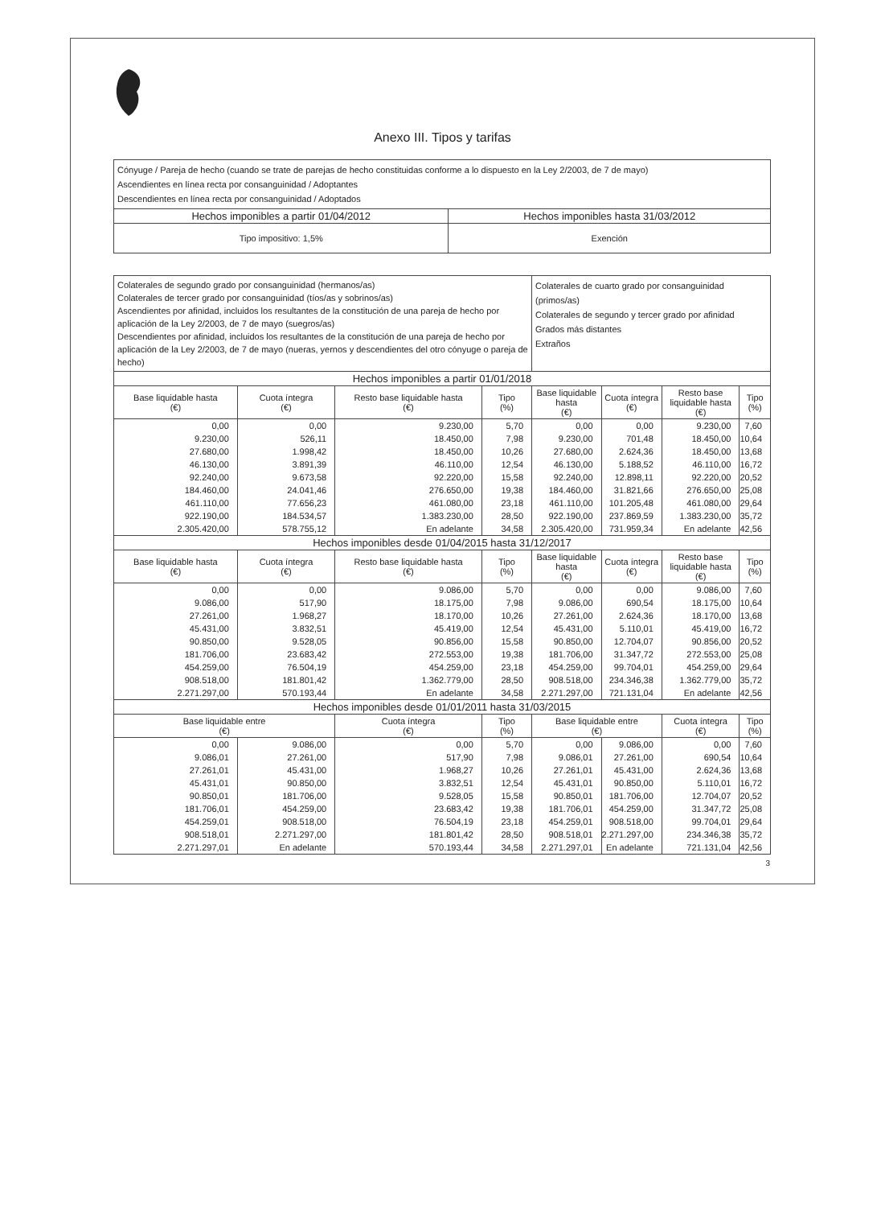Anexo III. Tipos y tarifas
| Cónyuge / Pareja de hecho (cuando se trate de parejas de hecho constituidas conforme a lo dispuesto en la Ley 2/2003, de 7 de mayo) Ascendientes en línea recta por consanguinidad / Adoptantes Descendientes en línea recta por consanguinidad / Adoptados | |
| Hechos imponibles a partir 01/04/2012 | Hechos imponibles hasta 31/03/2012 |
| Tipo impositivo: 1,5% | Exención |
| Colaterales de segundo grado por consanguinidad (hermanos/as) Colaterales de tercer grado por consanguinidad (tíos/as y sobrinos/as) Ascendientes por afinidad, incluidos los resultantes de la constitución de una pareja de hecho por aplicación de la Ley 2/2003, de 7 de mayo (suegros/as) Descendientes por afinidad, incluidos los resultantes de la constitución de una pareja de hecho por aplicación de la Ley 2/2003, de 7 de mayo (nueras, yernos y descendientes del otro cónyuge o pareja de hecho) | | | | Colaterales de cuarto grado por consanguinidad (primos/as) Colaterales de segundo y tercer grado por afinidad Grados más distantes Extraños | | | |
| Hechos imponibles a partir 01/01/2018 | | | | | | | |
| Base liquidable hasta (€) | Cuota íntegra (€) | Resto base liquidable hasta (€) | Tipo (%) | Base liquidable hasta (€) | Cuota íntegra (€) | Resto base liquidable hasta (€) | Tipo (%) |
| 0,00 | 0,00 | 9.230,00 | 5,70 | 0,00 | 0,00 | 9.230,00 | 7,60 |
| 9.230,00 | 526,11 | 18.450,00 | 7,98 | 9.230,00 | 701,48 | 18.450,00 | 10,64 |
| 27.680,00 | 1.998,42 | 18.450,00 | 10,26 | 27.680,00 | 2.624,36 | 18.450,00 | 13,68 |
| 46.130,00 | 3.891,39 | 46.110,00 | 12,54 | 46.130,00 | 5.188,52 | 46.110,00 | 16,72 |
| 92.240,00 | 9.673,58 | 92.220,00 | 15,58 | 92.240,00 | 12.898,11 | 92.220,00 | 20,52 |
| 184.460,00 | 24.041,46 | 276.650,00 | 19,38 | 184.460,00 | 31.821,66 | 276.650,00 | 25,08 |
| 461.110,00 | 77.656,23 | 461.080,00 | 23,18 | 461.110,00 | 101.205,48 | 461.080,00 | 29,64 |
| 922.190,00 | 184.534,57 | 1.383.230,00 | 28,50 | 922.190,00 | 237.869,59 | 1.383.230,00 | 35,72 |
| 2.305.420,00 | 578.755,12 | En adelante | 34,58 | 2.305.420,00 | 731.959,34 | En adelante | 42,56 |
| Hechos imponibles desde 01/04/2015 hasta 31/12/2017 | | | | | | | |
| Base liquidable hasta (€) | Cuota íntegra (€) | Resto base liquidable hasta (€) | Tipo (%) | Base liquidable hasta (€) | Cuota íntegra (€) | Resto base liquidable hasta (€) | Tipo (%) |
| 0,00 | 0,00 | 9.086,00 | 5,70 | 0,00 | 0,00 | 9.086,00 | 7,60 |
| 9.086,00 | 517,90 | 18.175,00 | 7,98 | 9.086,00 | 690,54 | 18.175,00 | 10,64 |
| 27.261,00 | 1.968,27 | 18.170,00 | 10,26 | 27.261,00 | 2.624,36 | 18.170,00 | 13,68 |
| 45.431,00 | 3.832,51 | 45.419,00 | 12,54 | 45.431,00 | 5.110,01 | 45.419,00 | 16,72 |
| 90.850,00 | 9.528,05 | 90.856,00 | 15,58 | 90.850,00 | 12.704,07 | 90.856,00 | 20,52 |
| 181.706,00 | 23.683,42 | 272.553,00 | 19,38 | 181.706,00 | 31.347,72 | 272.553,00 | 25,08 |
| 454.259,00 | 76.504,19 | 454.259,00 | 23,18 | 454.259,00 | 99.704,01 | 454.259,00 | 29,64 |
| 908.518,00 | 181.801,42 | 1.362.779,00 | 28,50 | 908.518,00 | 234.346,38 | 1.362.779,00 | 35,72 |
| 2.271.297,00 | 570.193,44 | En adelante | 34,58 | 2.271.297,00 | 721.131,04 | En adelante | 42,56 |
| Hechos imponibles desde 01/01/2011 hasta 31/03/2015 | | | | | | | |
| Base liquidable entre (€) | | Cuota íntegra (€) | Tipo (%) | Base liquidable entre (€) | | Cuota íntegra (€) | Tipo (%) |
| 0,00 | 9.086,00 | 0,00 | 5,70 | 0,00 | 9.086,00 | 0,00 | 7,60 |
| 9.086,01 | 27.261,00 | 517,90 | 7,98 | 9.086,01 | 27.261,00 | 690,54 | 10,64 |
| 27.261,01 | 45.431,00 | 1.968,27 | 10,26 | 27.261,01 | 45.431,00 | 2.624,36 | 13,68 |
| 45.431,01 | 90.850,00 | 3.832,51 | 12,54 | 45.431,01 | 90.850,00 | 5.110,01 | 16,72 |
| 90.850,01 | 181.706,00 | 9.528,05 | 15,58 | 90.850,01 | 181.706,00 | 12.704,07 | 20,52 |
| 181.706,01 | 454.259,00 | 23.683,42 | 19,38 | 181.706,01 | 454.259,00 | 31.347,72 | 25,08 |
| 454.259,01 | 908.518,00 | 76.504,19 | 23,18 | 454.259,01 | 908.518,00 | 99.704,01 | 29,64 |
| 908.518,01 | 2.271.297,00 | 181.801,42 | 28,50 | 908.518,01 | 2.271.297,00 | 234.346,38 | 35,72 |
| 2.271.297,01 | En adelante | 570.193,44 | 34,58 | 2.271.297,01 | En adelante | 721.131,04 | 42,56 |
3